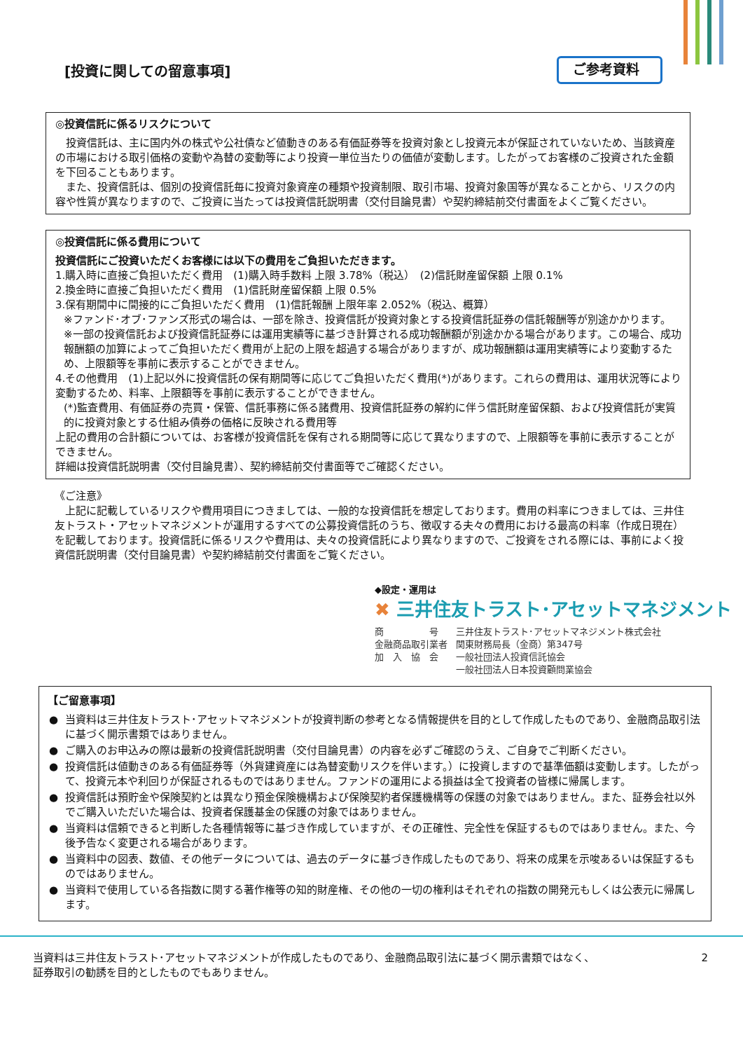[投資に関しての留意事項]
ご参考資料
◎投資信託に係るリスクについて
　投資信託は、主に国内外の株式や公社債など値動きのある有価証券等を投資対象とし投資元本が保証されていないため、当該資産の市場における取引価格の変動や為替の変動等により投資一単位当たりの価値が変動します。したがってお客様のご投資された金額を下回ることもあります。
　また、投資信託は、個別の投資信託毎に投資対象資産の種類や投資制限、取引市場、投資対象国等が異なることから、リスクの内容や性質が異なりますので、ご投資に当たっては投資信託説明書（交付目論見書）や契約締結前交付書面をよくご覧ください。
◎投資信託に係る費用について
投資信託にご投資いただくお客様には以下の費用をご負担いただきます。
1.購入時に直接ご負担いただく費用　(1)購入時手数料 上限 3.78%（税込）　(2)信託財産留保額 上限 0.1%
2.換金時に直接ご負担いただく費用　(1)信託財産留保額 上限 0.5%
3.保有期間中に間接的にご負担いただく費用　(1)信託報酬 上限年率 2.052%（税込、概算）
※ファンド･オブ･ファンズ形式の場合は、一部を除き、投資信託が投資対象とする投資信託証券の信託報酬等が別途かかります。
※一部の投資信託および投資信託証券には運用実績等に基づき計算される成功報酬額が別途かかる場合があります。この場合、成功報酬額の加算によってご負担いただく費用が上記の上限を超過する場合がありますが、成功報酬額は運用実績等により変動するため、上限額等を事前に表示することができません。
4.その他費用　(1)上記以外に投資信託の保有期間等に応じてご負担いただく費用(*)があります。これらの費用は、運用状況等により変動するため、料率、上限額等を事前に表示することができません。
(*)監査費用、有価証券の売買・保管、信託事務に係る諸費用、投資信託証券の解約に伴う信託財産留保額、および投資信託が実質的に投資対象とする仕組み債券の価格に反映される費用等
上記の費用の合計額については、お客様が投資信託を保有される期間等に応じて異なりますので、上限額等を事前に表示することができません。
詳細は投資信託説明書（交付目論見書）、契約締結前交付書面等でご確認ください。
《ご注意》
　上記に記載しているリスクや費用項目につきましては、一般的な投資信託を想定しております。費用の料率につきましては、三井住友トラスト・アセットマネジメントが運用するすべての公募投資信託のうち、徴収する夫々の費用における最高の料率（作成日現在）を記載しております。投資信託に係るリスクや費用は、夫々の投資信託により異なりますので、ご投資をされる際には、事前によく投資信託説明書（交付目論見書）や契約締結前交付書面をご覧ください。
◆設定・運用は
✖ 三井住友トラスト･アセットマネジメント
| 商 号 | 三井住友トラスト･アセットマネジメント株式会社 |
| 金融商品取引業者 | 関東財務局長（金商）第347号 |
| 加 入 協 会 | 一般社団法人投資信託協会 |
| | 一般社団法人日本投資顧問業協会 |
【ご留意事項】
● 当資料は三井住友トラスト･アセットマネジメントが投資判断の参考となる情報提供を目的として作成したものであり、金融商品取引法に基づく開示書類ではありません。
● ご購入のお申込みの際は最新の投資信託説明書（交付目論見書）の内容を必ずご確認のうえ、ご自身でご判断ください。
● 投資信託は値動きのある有価証券等（外貨建資産には為替変動リスクを伴います。）に投資しますので基準価額は変動します。したがって、投資元本や利回りが保証されるものではありません。ファンドの運用による損益は全て投資者の皆様に帰属します。
● 投資信託は預貯金や保険契約とは異なり預金保険機構および保険契約者保護機構等の保護の対象ではありません。また、証券会社以外でご購入いただいた場合は、投資者保護基金の保護の対象ではありません。
● 当資料は信頼できると判断した各種情報等に基づき作成していますが、その正確性、完全性を保証するものではありません。また、今後予告なく変更される場合があります。
● 当資料中の図表、数値、その他データについては、過去のデータに基づき作成したものであり、将来の成果を示唆あるいは保証するものではありません。
● 当資料で使用している各指数に関する著作権等の知的財産権、その他の一切の権利はそれぞれの指数の開発元もしくは公表元に帰属します。
当資料は三井住友トラスト･アセットマネジメントが作成したものであり、金融商品取引法に基づく開示書類ではなく、
証券取引の勧誘を目的としたものでもありません。
2